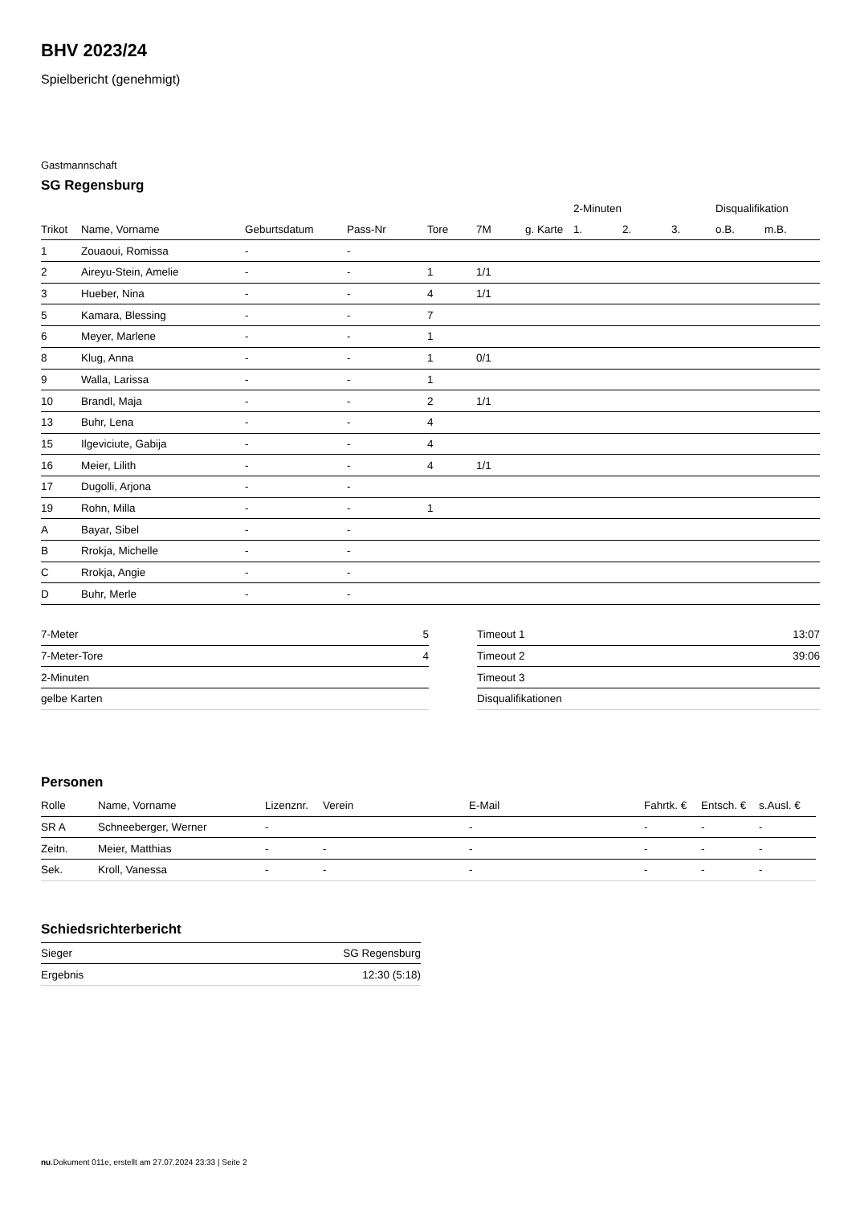BHV 2023/24
Spielbericht (genehmigt)
Gastmannschaft
SG Regensburg
| | | | | | | | 2-Minuten | | | Disqualifikation | |
| --- | --- | --- | --- | --- | --- | --- | --- | --- | --- | --- | --- |
| Trikot | Name, Vorname | Geburtsdatum | Pass-Nr | Tore | 7M | g. Karte | 1. | 2. | 3. | o.B. | m.B. |
| 1 | Zouaoui, Romissa | - | - | | | | | | | | |
| 2 | Aireyu-Stein, Amelie | - | - | 1 | 1/1 | | | | | | |
| 3 | Hueber, Nina | - | - | 4 | 1/1 | | | | | | |
| 5 | Kamara, Blessing | - | - | 7 | | | | | | | |
| 6 | Meyer, Marlene | - | - | 1 | | | | | | | |
| 8 | Klug, Anna | - | - | 1 | 0/1 | | | | | | |
| 9 | Walla, Larissa | - | - | 1 | | | | | | | |
| 10 | Brandl, Maja | - | - | 2 | 1/1 | | | | | | |
| 13 | Buhr, Lena | - | - | 4 | | | | | | | |
| 15 | Ilgeviciute, Gabija | - | - | 4 | | | | | | | |
| 16 | Meier, Lilith | - | - | 4 | 1/1 | | | | | | |
| 17 | Dugolli, Arjona | - | - | | | | | | | | |
| 19 | Rohn, Milla | - | - | 1 | | | | | | | |
| A | Bayar, Sibel | - | - | | | | | | | | |
| B | Rrokja, Michelle | - | - | | | | | | | | |
| C | Rrokja, Angie | - | - | | | | | | | | |
| D | Buhr, Merle | - | - | | | | | | | | |
| 7-Meter | 5 |
| 7-Meter-Tore | 4 |
| 2-Minuten | |
| gelbe Karten | |
| Timeout 1 | 13:07 |
| Timeout 2 | 39:06 |
| Timeout 3 | |
| Disqualifikationen | |
Personen
| Rolle | Name, Vorname | Lizenznr. | Verein | E-Mail | Fahrtk. € | Entsch. € | s.Ausl. € |
| --- | --- | --- | --- | --- | --- | --- | --- |
| SR A | Schneeberger, Werner | - | | - | - | - | - |
| Zeitn. | Meier, Matthias | - | - | - | - | - | - |
| Sek. | Kroll, Vanessa | - | - | - | - | - | - |
Schiedsrichterbericht
| Sieger | SG Regensburg |
| Ergebnis | 12:30 (5:18) |
nu.Dokument 011e, erstellt am 27.07.2024 23:33 | Seite 2